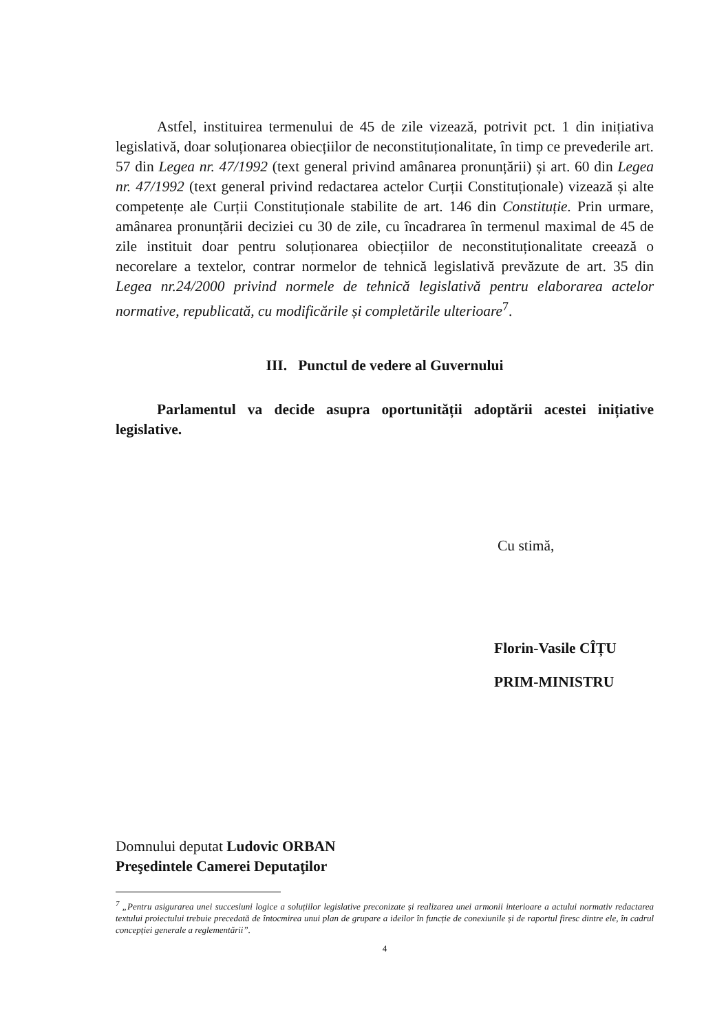Astfel, instituirea termenului de 45 de zile vizează, potrivit pct. 1 din inițiativa legislativă, doar soluționarea obiecțiilor de neconstituționalitate, în timp ce prevederile art. 57 din Legea nr. 47/1992 (text general privind amânarea pronunțării) și art. 60 din Legea nr. 47/1992 (text general privind redactarea actelor Curții Constituționale) vizează și alte competențe ale Curții Constituționale stabilite de art. 146 din Constituție. Prin urmare, amânarea pronunțării deciziei cu 30 de zile, cu încadrarea în termenul maximal de 45 de zile instituit doar pentru soluționarea obiecțiilor de neconstituționalitate creează o necorelare a textelor, contrar normelor de tehnică legislativă prevăzute de art. 35 din Legea nr.24/2000 privind normele de tehnică legislativă pentru elaborarea actelor normative, republicată, cu modificările și completările ulterioare<sup>7</sup>.
III. Punctul de vedere al Guvernului
Parlamentul va decide asupra oportunității adoptării acestei inițiative legislative.
Cu stimă,
Florin-Vasile CÎȚU
PRIM-MINISTRU
Domnului deputat Ludovic ORBAN
Preşedintele Camerei Deputaţilor
<sup>7</sup> „Pentru asigurarea unei succesiuni logice a soluțiilor legislative preconizate și realizarea unei armonii interioare a actului normativ redactarea textului proiectului trebuie precedată de întocmirea unui plan de grupare a ideilor în funcție de conexiunile și de raportul firesc dintre ele, în cadrul concepției generale a reglementării”.
4